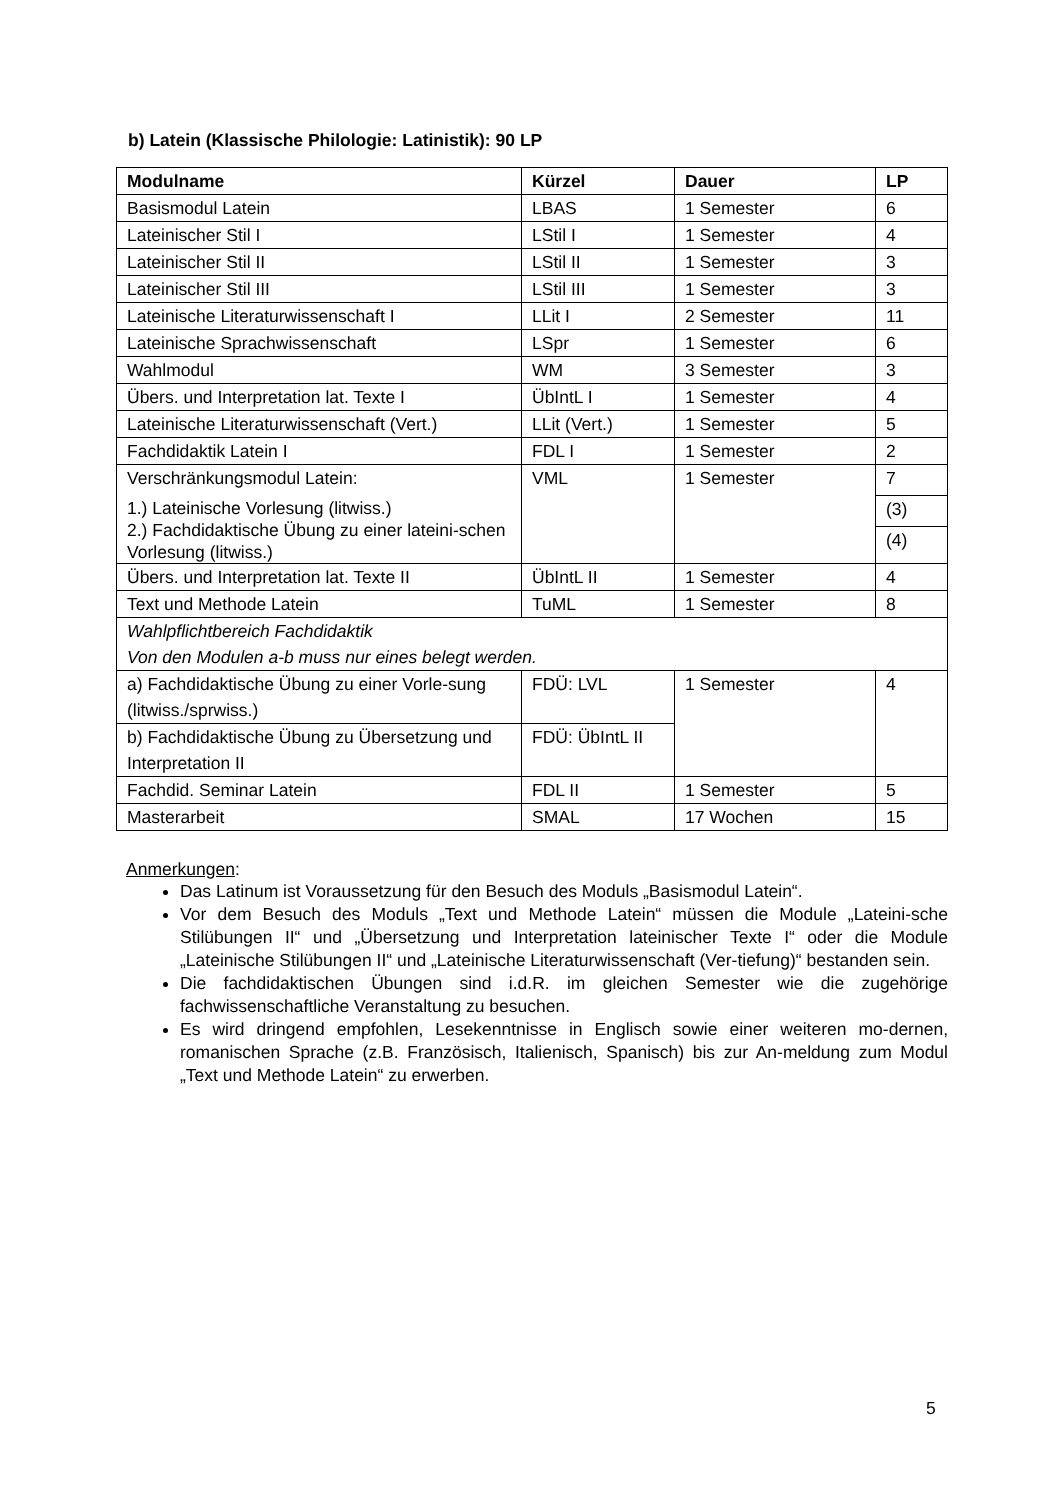b) Latein (Klassische Philologie: Latinistik): 90 LP
| Modulname | Kürzel | Dauer | LP |
| --- | --- | --- | --- |
| Basismodul Latein | LBAS | 1 Semester | 6 |
| Lateinischer Stil I | LStil I | 1 Semester | 4 |
| Lateinischer Stil II | LStil II | 1 Semester | 3 |
| Lateinischer Stil III | LStil III | 1 Semester | 3 |
| Lateinische Literaturwissenschaft I | LLit I | 2 Semester | 11 |
| Lateinische Sprachwissenschaft | LSpr | 1 Semester | 6 |
| Wahlmodul | WM | 3 Semester | 3 |
| Übers. und Interpretation lat. Texte I | ÜbIntL I | 1 Semester | 4 |
| Lateinische Literaturwissenschaft (Vert.) | LLit (Vert.) | 1 Semester | 5 |
| Fachdidaktik Latein I | FDL I | 1 Semester | 2 |
| Verschränkungsmodul Latein: 1.) Lateinische Vorlesung (litwiss.) 2.) Fachdidaktische Übung zu einer lateini-schen Vorlesung (litwiss.) | VML | 1 Semester | 7 |
| | | | (3) |
| | | | (4) |
| Übers. und Interpretation lat. Texte II | ÜbIntL II | 1 Semester | 4 |
| Text und Methode Latein | TuML | 1 Semester | 8 |
| Wahlpflichtbereich Fachdidaktik Von den Modulen a-b muss nur eines belegt werden. | | | |
| a) Fachdidaktische Übung zu einer Vorle-sung (litwiss./sprwiss.) | FDÜ: LVL | 1 Semester | 4 |
| b) Fachdidaktische Übung zu Übersetzung und Interpretation II | FDÜ: ÜbIntL II | | |
| Fachdid. Seminar Latein | FDL II | 1 Semester | 5 |
| Masterarbeit | SMAL | 17 Wochen | 15 |
Anmerkungen:
Das Latinum ist Voraussetzung für den Besuch des Moduls „Basismodul Latein“.
Vor dem Besuch des Moduls „Text und Methode Latein“ müssen die Module „Lateini-sche Stilübungen II“ und „Übersetzung und Interpretation lateinischer Texte I“ oder die Module „Lateinische Stilübungen II“ und „Lateinische Literaturwissenschaft (Ver-tiefung)“ bestanden sein.
Die fachdidaktischen Übungen sind i.d.R. im gleichen Semester wie die zugehörige fachwissenschaftliche Veranstaltung zu besuchen.
Es wird dringend empfohlen, Lesekenntnisse in Englisch sowie einer weiteren mo-dernen, romanischen Sprache (z.B. Französisch, Italienisch, Spanisch) bis zur An-meldung zum Modul „Text und Methode Latein“ zu erwerben.
5